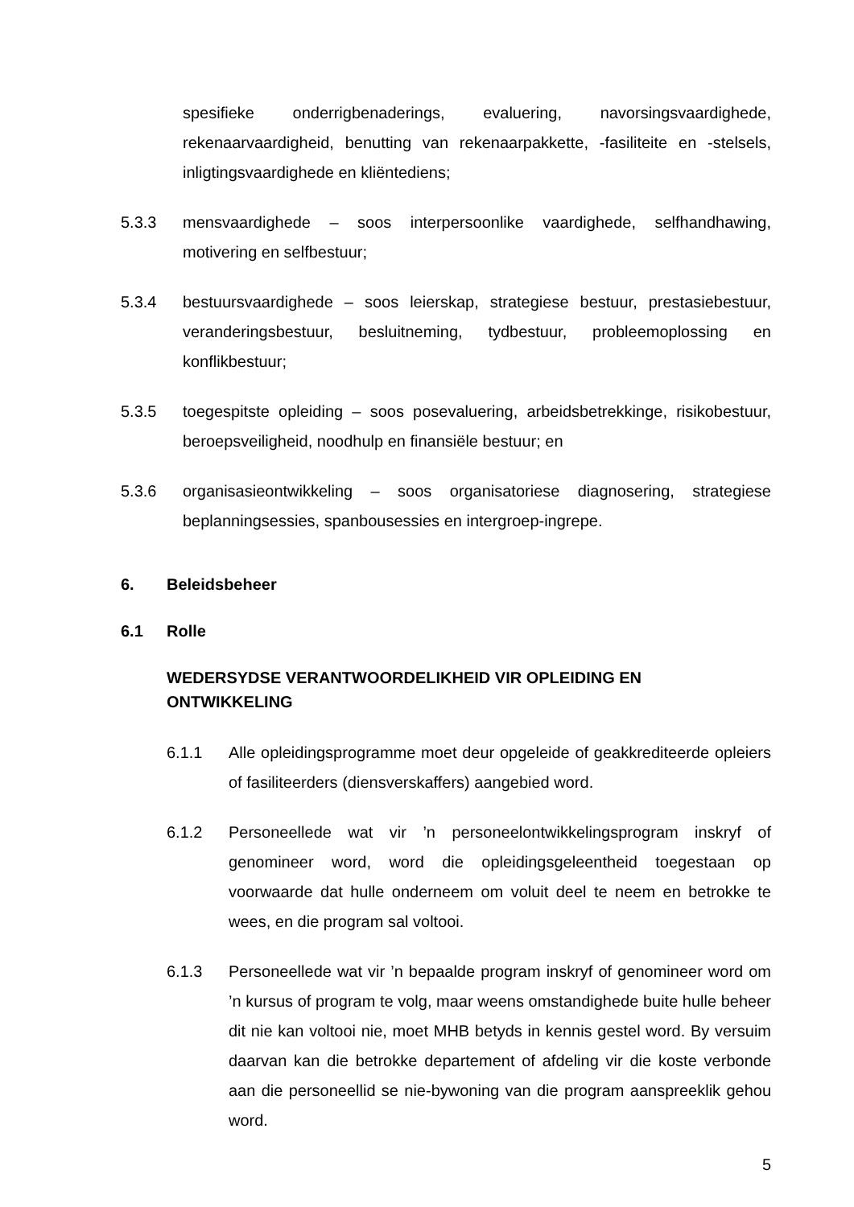spesifieke onderrigbenaderings, evaluering, navorsingsvaardighede, rekenaarvaardigheid, benutting van rekenaarpakkette, -fasiliteite en -stelsels, inligtingsvaardighede en kliëntediens;
5.3.3 mensvaardighede – soos interpersoonlike vaardighede, selfhandhawing, motivering en selfbestuur;
5.3.4 bestuursvaardighede – soos leierskap, strategiese bestuur, prestasiebestuur, veranderingsbestuur, besluitneming, tydbestuur, probleemoplossing en konflikbestuur;
5.3.5 toegespitste opleiding – soos posevaluering, arbeidsbetrekkinge, risikobestuur, beroepsveiligheid, noodhulp en finansiële bestuur; en
5.3.6 organisasieontwikkeling – soos organisatoriese diagnosering, strategiese beplanningsessies, spanbousessies en intergroep-ingrepe.
6. Beleidsbeheer
6.1 Rolle
WEDERSYDSE VERANTWOORDELIKHEID VIR OPLEIDING EN ONTWIKKELING
6.1.1 Alle opleidingsprogramme moet deur opgeleide of geakkrediteerde opleiers of fasiliteerders (diensverskaffers) aangebied word.
6.1.2 Personeellede wat vir ’n personeelontwikkelingsprogram inskryf of genomineer word, word die opleidingsgeleentheid toegestaan op voorwaarde dat hulle onderneem om voluit deel te neem en betrokke te wees, en die program sal voltooi.
6.1.3 Personeellede wat vir ’n bepaalde program inskryf of genomineer word om ’n kursus of program te volg, maar weens omstandighede buite hulle beheer dit nie kan voltooi nie, moet MHB betyds in kennis gestel word. By versuim daarvan kan die betrokke departement of afdeling vir die koste verbonde aan die personeellid se nie-bywoning van die program aanspreeklik gehou word.
5